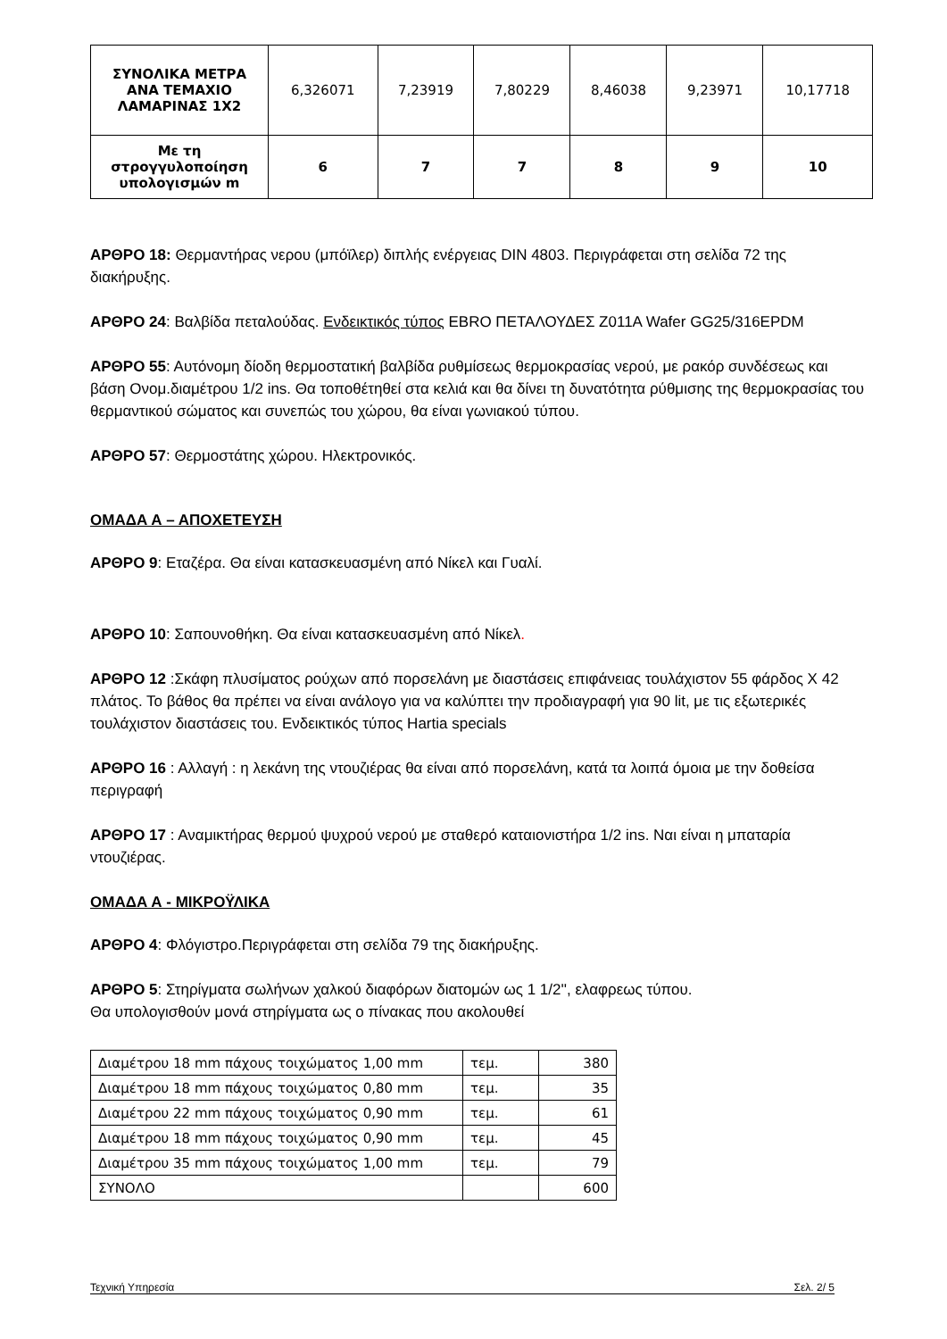| ΣΥΝΟΛΙΚΑ ΜΕΤΡΑ ΑΝΑ ΤΕΜΑΧΙΟ ΛΑΜΑΡΙΝΑΣ 1Χ2 | 6,326071 | 7,23919 | 7,80229 | 8,46038 | 9,23971 | 10,17718 |
| Με τη στρογγυλοποίηση υπολογισμών m | 6 | 7 | 7 | 8 | 9 | 10 |
ΑΡΘΡΟ 18: Θερμαντήρας νερου (μπόϊλερ) διπλής ενέργειας DIN 4803. Περιγράφεται στη σελίδα 72 της διακήρυξης.
ΑΡΘΡΟ 24: Βαλβίδα πεταλούδας. Ενδεικτικός τύπος EBRO ΠΕΤΑΛΟΥΔΕΣ Ζ011Α Wafer GG25/316EPDM
ΑΡΘΡΟ 55: Αυτόνομη δίοδη θερμοστατική βαλβίδα ρυθμίσεως θερμοκρασίας νερού, με ρακόρ συνδέσεως και βάση Ονομ.διαμέτρου 1/2 ins. Θα τοποθέτηθεί στα κελιά και θα δίνει τη δυνατότητα ρύθμισης της θερμοκρασίας του θερμαντικού σώματος και συνεπώς του χώρου, θα είναι γωνιακού τύπου.
ΑΡΘΡΟ 57: Θερμοστάτης χώρου. Ηλεκτρονικός.
ΟΜΑΔΑ Α – ΑΠΟΧΕΤΕΥΣΗ
ΑΡΘΡΟ 9: Εταζέρα. Θα είναι κατασκευασμένη από Νίκελ και Γυαλί.
ΑΡΘΡΟ 10: Σαπουνοθήκη. Θα είναι κατασκευασμένη από Νίκελ.
ΑΡΘΡΟ 12 :Σκάφη πλυσίματος ρούχων από πορσελάνη με διαστάσεις επιφάνειας τουλάχιστον 55 φάρδος Χ 42 πλάτος. Το βάθος θα πρέπει να είναι ανάλογο για να καλύπτει την προδιαγραφή για 90 lit, με τις εξωτερικές τουλάχιστον διαστάσεις του. Ενδεικτικός τύπος Hartia specials
ΑΡΘΡΟ 16 : Αλλαγή : η λεκάνη της ντουζιέρας θα είναι από πορσελάνη, κατά τα λοιπά όμοια με την δοθείσα περιγραφή
ΑΡΘΡΟ 17 : Αναμικτήρας θερμού ψυχρού νερού με σταθερό καταιονιστήρα 1/2 ins. Ναι είναι η μπαταρία ντουζιέρας.
ΟΜΑΔΑ Α - ΜΙΚΡΟΫΛΙΚΑ
ΑΡΘΡΟ 4: Φλόγιστρο.Περιγράφεται στη σελίδα 79 της διακήρυξης.
ΑΡΘΡΟ 5: Στηρίγματα σωλήνων χαλκού διαφόρων διατομών ως 1 1/2'', ελαφρεως τύπου.
Θα υπολογισθούν μονά στηρίγματα ως ο πίνακας που ακολουθεί
| Διαμέτρου 18 mm πάχους τοιχώματος 1,00 mm | τεμ. | 380 |
| Διαμέτρου 18 mm πάχους τοιχώματος 0,80 mm | τεμ. | 35 |
| Διαμέτρου 22 mm πάχους τοιχώματος 0,90 mm | τεμ. | 61 |
| Διαμέτρου 18 mm πάχους τοιχώματος 0,90 mm | τεμ. | 45 |
| Διαμέτρου 35 mm πάχους τοιχώματος 1,00 mm | τεμ. | 79 |
| ΣΥΝΟΛΟ | | 600 |
Τεχνική Υπηρεσία Σελ. 2/ 5